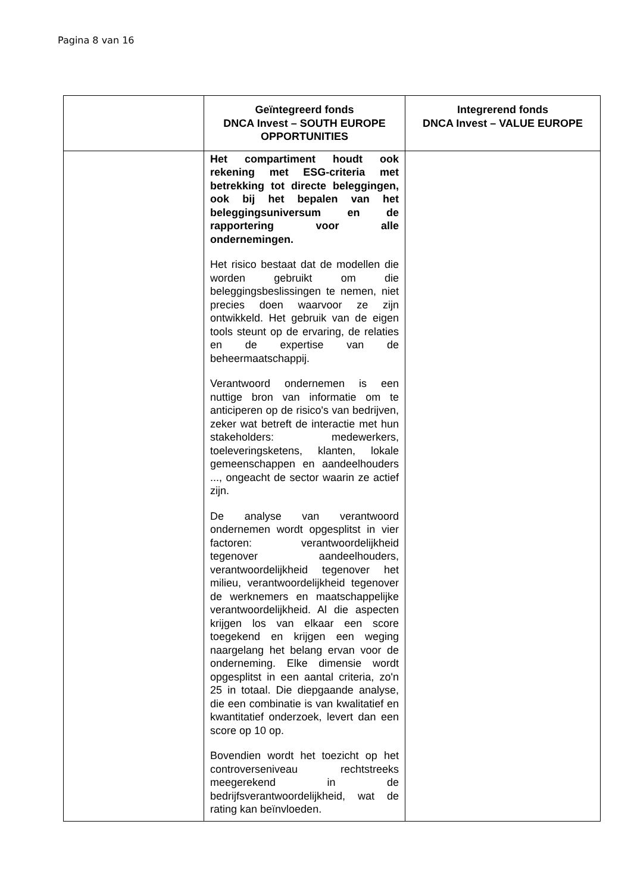Pagina 8 van 16
| | Geïntegreerd fonds DNCA Invest – SOUTH EUROPE OPPORTUNITIES | Integrerend fonds DNCA Invest – VALUE EUROPE |
| --- | --- | --- |
| | Het compartiment houdt ook rekening met ESG-criteria met betrekking tot directe beleggingen, ook bij het bepalen van het beleggingsuniversum en de rapportering voor alle ondernemingen. Het risico bestaat dat de modellen die worden gebruikt om die beleggingsbeslissingen te nemen, niet precies doen waarvoor ze zijn ontwikkeld. Het gebruik van de eigen tools steunt op de ervaring, de relaties en de expertise van de beheermaatschappij. Verantwoord ondernemen is een nuttige bron van informatie om te anticiperen op de risico's van bedrijven, zeker wat betreft de interactie met hun stakeholders: medewerkers, toeleveringsketens, klanten, lokale gemeenschappen en aandeelhouders ..., ongeacht de sector waarin ze actief zijn. De analyse van verantwoord ondernemen wordt opgesplitst in vier factoren: verantwoordelijkheid tegenover aandeelhouders, verantwoordelijkheid tegenover het milieu, verantwoordelijkheid tegenover de werknemers en maatschappelijke verantwoordelijkheid. Al die aspecten krijgen los van elkaar een score toegekend en krijgen een weging naargelang het belang ervan voor de onderneming. Elke dimensie wordt opgesplitst in een aantal criteria, zo'n 25 in totaal. Die diepgaande analyse, die een combinatie is van kwalitatief en kwantitatief onderzoek, levert dan een score op 10 op. Bovendien wordt het toezicht op het controverseniveau rechtstreeks meegerekend in de bedrijfsverantwoordelijkheid, wat de rating kan beïnvloeden. | |